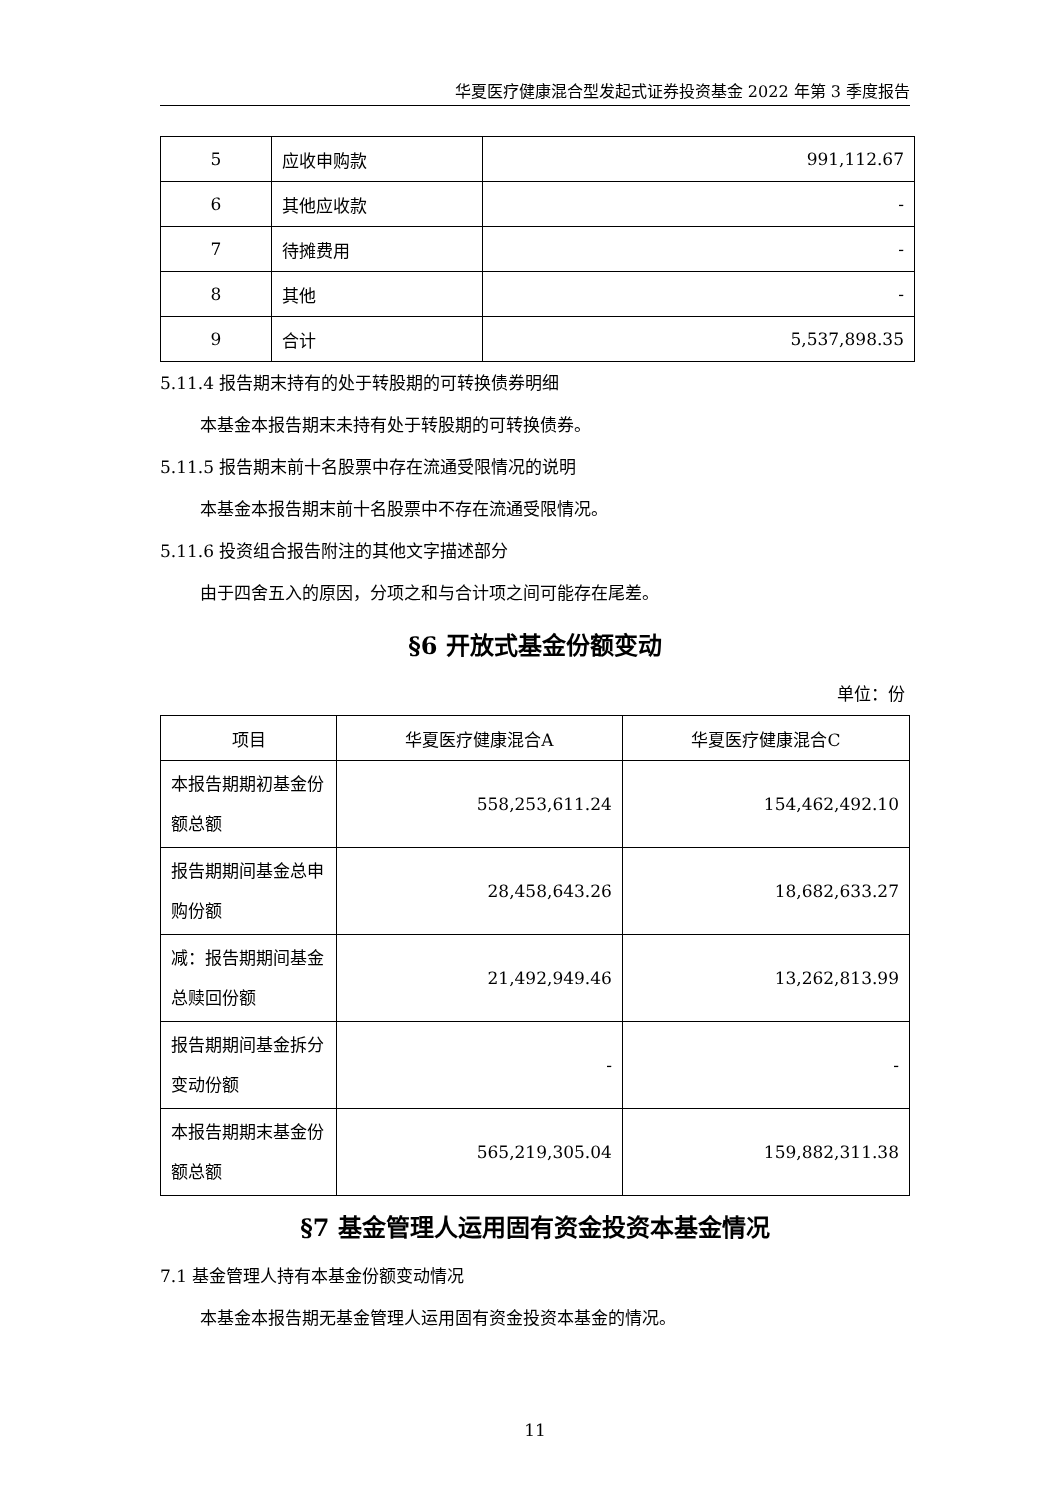华夏医疗健康混合型发起式证券投资基金 2022 年第 3 季度报告
| 5 | 应收申购款 | 991,112.67 |
| 6 | 其他应收款 | - |
| 7 | 待摊费用 | - |
| 8 | 其他 | - |
| 9 | 合计 | 5,537,898.35 |
5.11.4 报告期末持有的处于转股期的可转换债券明细
本基金本报告期末未持有处于转股期的可转换债券。
5.11.5 报告期末前十名股票中存在流通受限情况的说明
本基金本报告期末前十名股票中不存在流通受限情况。
5.11.6 投资组合报告附注的其他文字描述部分
由于四舍五入的原因，分项之和与合计项之间可能存在尾差。
§6 开放式基金份额变动
单位：份
| 项目 | 华夏医疗健康混合A | 华夏医疗健康混合C |
| --- | --- | --- |
| 本报告期期初基金份额总额 | 558,253,611.24 | 154,462,492.10 |
| 报告期期间基金总申购份额 | 28,458,643.26 | 18,682,633.27 |
| 减：报告期期间基金总赎回份额 | 21,492,949.46 | 13,262,813.99 |
| 报告期期间基金拆分变动份额 | - | - |
| 本报告期期末基金份额总额 | 565,219,305.04 | 159,882,311.38 |
§7 基金管理人运用固有资金投资本基金情况
7.1 基金管理人持有本基金份额变动情况
本基金本报告期无基金管理人运用固有资金投资本基金的情况。
11